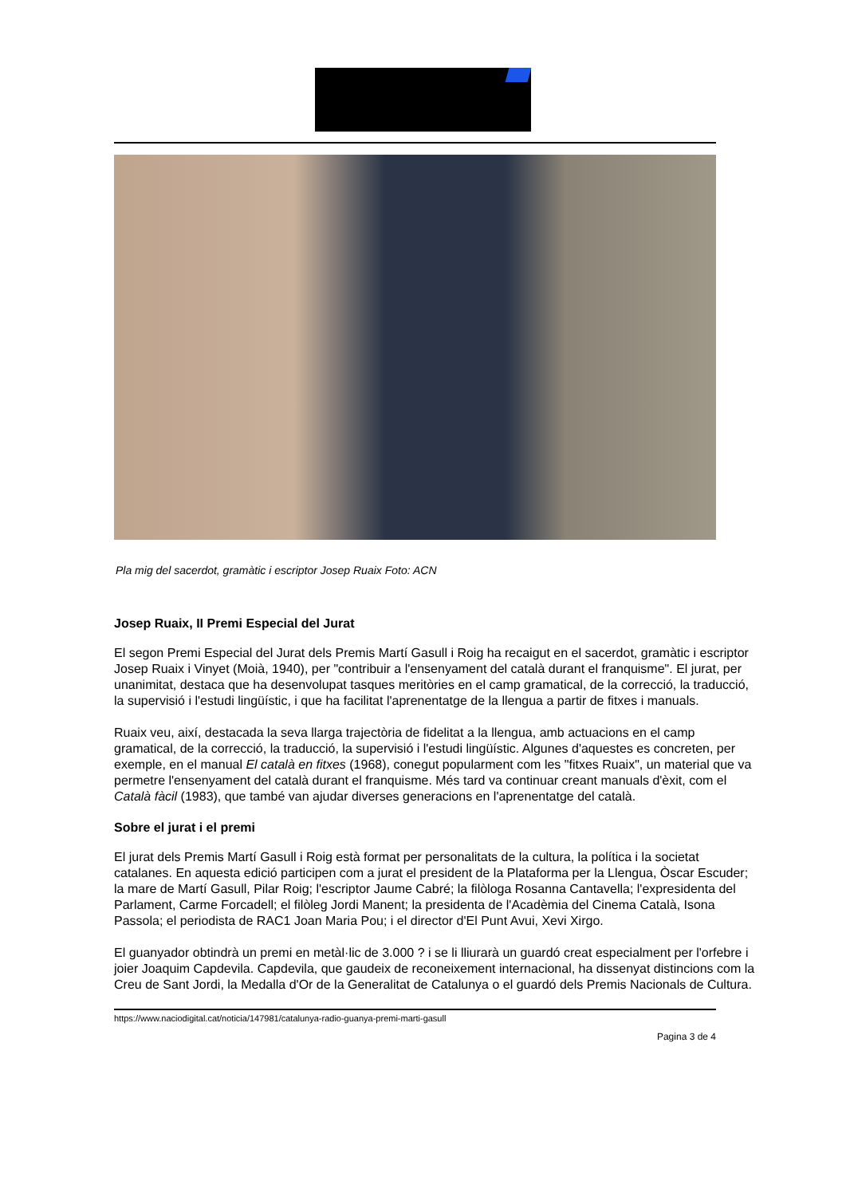Pla mig del sacerdot, gramàtic i escriptor Josep Ruaix Foto: ACN
Josep Ruaix, II Premi Especial del Jurat
El segon Premi Especial del Jurat dels Premis Martí Gasull i Roig ha recaigut en el sacerdot, gramàtic i escriptor Josep Ruaix i Vinyet (Moià, 1940), per "contribuir a l'ensenyament del català durant el franquisme". El jurat, per unanimitat, destaca que ha desenvolupat tasques meritòries en el camp gramatical, de la correcció, la traducció, la supervisió i l'estudi lingüístic, i que ha facilitat l'aprenentatge de la llengua a partir de fitxes i manuals.
Ruaix veu, així, destacada la seva llarga trajectòria de fidelitat a la llengua, amb actuacions en el camp gramatical, de la correcció, la traducció, la supervisió i l'estudi lingüístic. Algunes d'aquestes es concreten, per exemple, en el manual El català en fitxes (1968), conegut popularment com les "fitxes Ruaix", un material que va permetre l'ensenyament del català durant el franquisme. Més tard va continuar creant manuals d'èxit, com el Català fàcil (1983), que també van ajudar diverses generacions en l'aprenentatge del català.
Sobre el jurat i el premi
El jurat dels Premis Martí Gasull i Roig està format per personalitats de la cultura, la política i la societat catalanes. En aquesta edició participen com a jurat el president de la Plataforma per la Llengua, Òscar Escuder; la mare de Martí Gasull, Pilar Roig; l'escriptor Jaume Cabré; la filòloga Rosanna Cantavella; l'expresidenta del Parlament, Carme Forcadell; el filòleg Jordi Manent; la presidenta de l'Acadèmia del Cinema Català, Isona Passola; el periodista de RAC1 Joan Maria Pou; i el director d'El Punt Avui, Xevi Xirgo.
El guanyador obtindrà un premi en metàl·lic de 3.000 ? i se li lliurarà un guardó creat especialment per l'orfebre i joier Joaquim Capdevila. Capdevila, que gaudeix de reconeixement internacional, ha dissenyat distincions com la Creu de Sant Jordi, la Medalla d'Or de la Generalitat de Catalunya o el guardó dels Premis Nacionals de Cultura.
https://www.naciodigital.cat/noticia/147981/catalunya-radio-guanya-premi-marti-gasull
Pagina 3 de 4